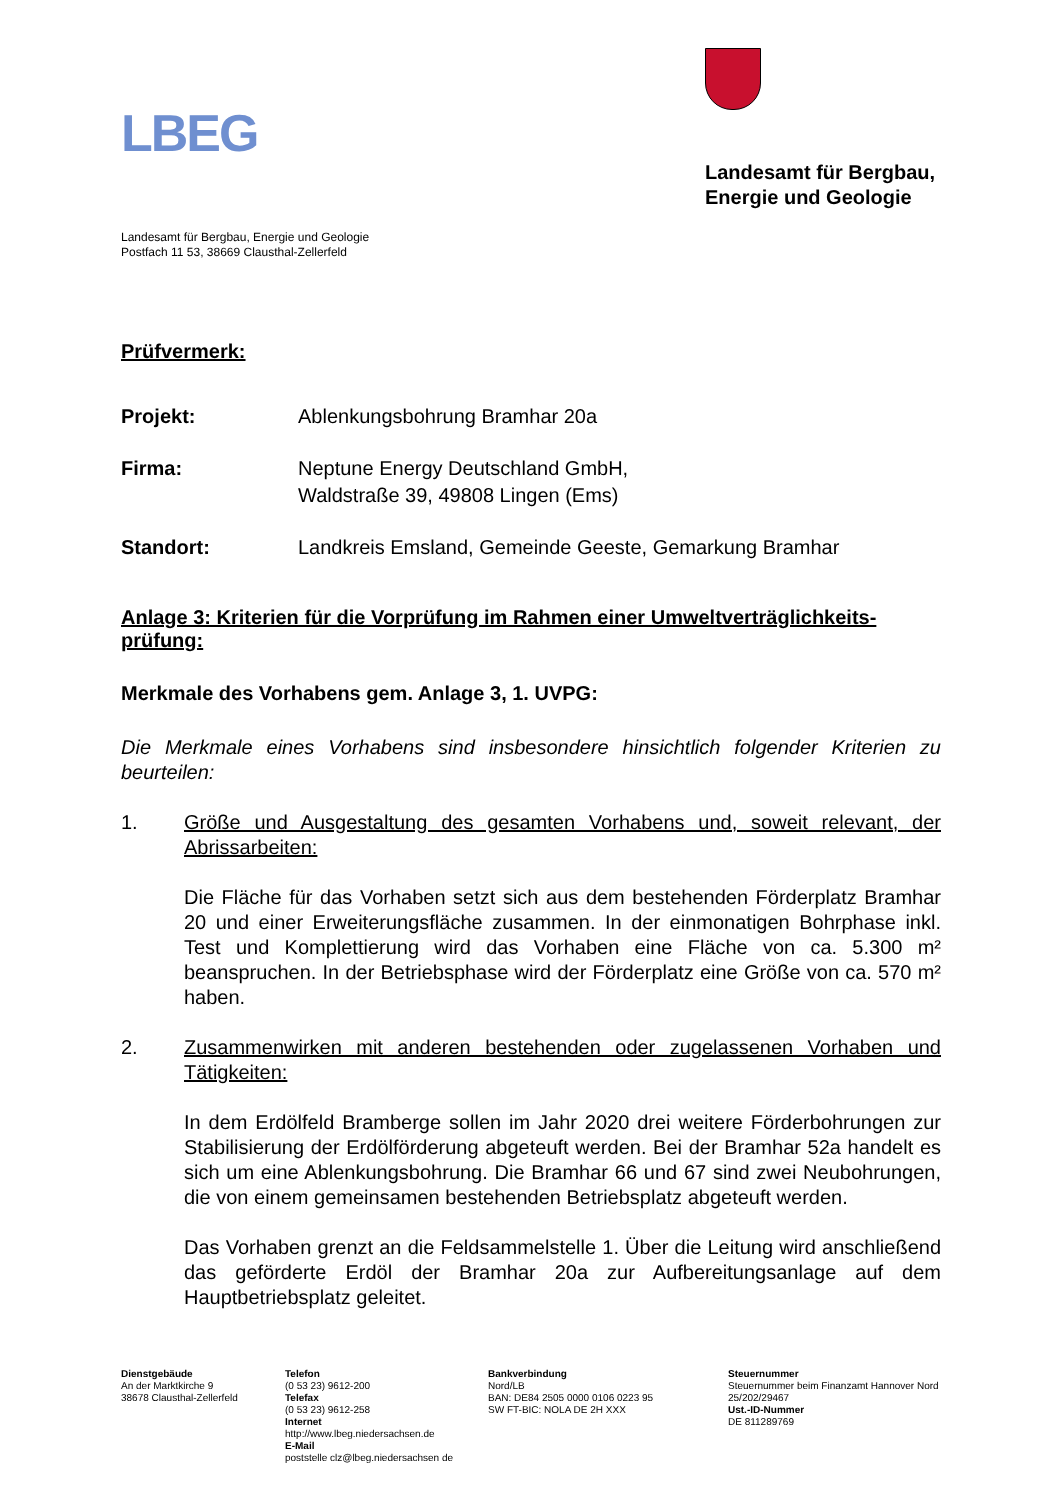LBEG
Landesamt für Bergbau,
Energie und Geologie
Landesamt für Bergbau, Energie und Geologie
Postfach 11 53, 38669 Clausthal-Zellerfeld
Prüfvermerk:
Projekt: Ablenkungsbohrung Bramhar 20a
Firma: Neptune Energy Deutschland GmbH,
Waldstraße 39, 49808 Lingen (Ems)
Standort: Landkreis Emsland, Gemeinde Geeste, Gemarkung Bramhar
Anlage 3: Kriterien für die Vorprüfung im Rahmen einer Umweltverträglichkeits-prüfung:
Merkmale des Vorhabens gem. Anlage 3, 1. UVPG:
Die Merkmale eines Vorhabens sind insbesondere hinsichtlich folgender Kriterien zu beurteilen:
1.
Größe und Ausgestaltung des gesamten Vorhabens und, soweit relevant, der Abrissarbeiten:
Die Fläche für das Vorhaben setzt sich aus dem bestehenden Förderplatz Bramhar 20 und einer Erweiterungsfläche zusammen. In der einmonatigen Bohrphase inkl. Test und Komplettierung wird das Vorhaben eine Fläche von ca. 5.300 m² beanspruchen. In der Betriebsphase wird der Förderplatz eine Größe von ca. 570 m² haben.
2.
Zusammenwirken mit anderen bestehenden oder zugelassenen Vorhaben und Tätigkeiten:
In dem Erdölfeld Bramberge sollen im Jahr 2020 drei weitere Förderbohrungen zur Stabilisierung der Erdölförderung abgeteuft werden. Bei der Bramhar 52a handelt es sich um eine Ablenkungsbohrung. Die Bramhar 66 und 67 sind zwei Neubohrungen, die von einem gemeinsamen bestehenden Betriebsplatz abgeteuft werden.
Das Vorhaben grenzt an die Feldsammelstelle 1. Über die Leitung wird anschließend das geförderte Erdöl der Bramhar 20a zur Aufbereitungsanlage auf dem Hauptbetriebsplatz geleitet.
Dienstgebäude
An der Marktkirche 9
38678 Clausthal-Zellerfeld
Telefon
(0 53 23) 9612-200
Telefax
(0 53 23) 9612-258
Internet
http://www.lbeg.niedersachsen.de
E-Mail
poststelle clz@lbeg.niedersachsen de
Bankverbindung
Nord/LB
BAN: DE84 2505 0000 0106 0223 95
SW FT-BIC: NOLA DE 2H XXX
Steuernummer
Steuernummer beim Finanzamt Hannover Nord
25/202/29467
Ust.-ID-Nummer
DE 811289769